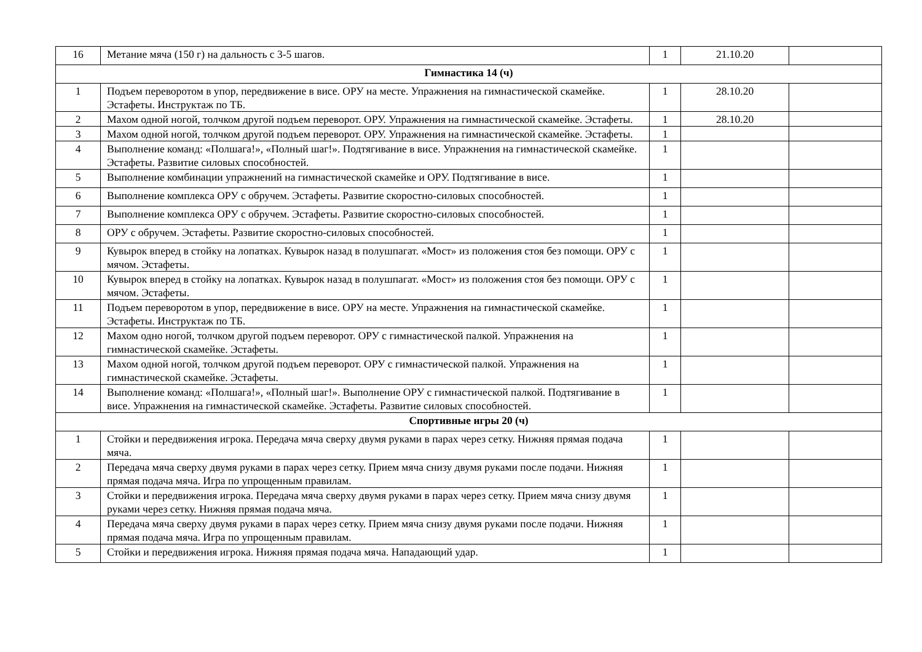| 16 | Метание мяча (150 г) на дальность с 3-5 шагов. | 1 | 21.10.20 | |
| Гимнастика 14 (ч) | | | | |
| 1 | Подъем переворотом в упор, передвижение в висе. ОРУ на месте. Упражнения на гимнастической скамейке. Эстафеты. Инструктаж по ТБ. | 1 | 28.10.20 | |
| 2 | Махом одной ногой, толчком другой подъем переворот. ОРУ. Упражнения на гимнастической скамейке. Эстафеты. | 1 | 28.10.20 | |
| 3 | Махом одной ногой, толчком другой подъем переворот. ОРУ. Упражнения на гимнастической скамейке. Эстафеты. | 1 | | |
| 4 | Выполнение команд: «Полшага!», «Полный шаг!». Подтягивание в висе. Упражнения на гимнастической скамейке. Эстафеты. Развитие силовых способностей. | 1 | | |
| 5 | Выполнение комбинации упражнений на гимнастической скамейке и ОРУ. Подтягивание в висе. | 1 | | |
| 6 | Выполнение комплекса ОРУ с обручем. Эстафеты. Развитие скоростно-силовых способностей. | 1 | | |
| 7 | Выполнение комплекса ОРУ с обручем. Эстафеты. Развитие скоростно-силовых способностей. | 1 | | |
| 8 | ОРУ с обручем. Эстафеты. Развитие скоростно-силовых способностей. | 1 | | |
| 9 | Кувырок вперед в стойку на лопатках. Кувырок назад в полушпагат. «Мост» из положения стоя без помощи. ОРУ с мячом. Эстафеты. | 1 | | |
| 10 | Кувырок вперед в стойку на лопатках. Кувырок назад в полушпагат. «Мост» из положения стоя без помощи. ОРУ с мячом. Эстафеты. | 1 | | |
| 11 | Подъем переворотом в упор, передвижение в висе. ОРУ на месте. Упражнения на гимнастической скамейке. Эстафеты. Инструктаж по ТБ. | 1 | | |
| 12 | Махом одно ногой, толчком другой подъем переворот. ОРУ с гимнастической палкой. Упражнения на гимнастической скамейке. Эстафеты. | 1 | | |
| 13 | Махом одной ногой, толчком другой подъем переворот. ОРУ с гимнастической палкой. Упражнения на гимнастической скамейке. Эстафеты. | 1 | | |
| 14 | Выполнение команд: «Полшага!», «Полный шаг!». Выполнение ОРУ с гимнастической палкой. Подтягивание в висе. Упражнения на гимнастической скамейке. Эстафеты. Развитие силовых способностей. | 1 | | |
| Спортивные игры 20 (ч) | | | | |
| 1 | Стойки и передвижения игрока. Передача мяча сверху двумя руками в парах через сетку. Нижняя прямая подача мяча. | 1 | | |
| 2 | Передача мяча сверху двумя руками в парах через сетку. Прием мяча снизу двумя руками после подачи. Нижняя прямая подача мяча. Игра по упрощенным правилам. | 1 | | |
| 3 | Стойки и передвижения игрока. Передача мяча сверху двумя руками в парах через сетку. Прием мяча снизу двумя руками через сетку. Нижняя прямая подача мяча. | 1 | | |
| 4 | Передача мяча сверху двумя руками в парах через сетку. Прием мяча снизу двумя руками после подачи. Нижняя прямая подача мяча. Игра по упрощенным правилам. | 1 | | |
| 5 | Стойки и передвижения игрока. Нижняя прямая подача мяча. Нападающий удар. | 1 | | |